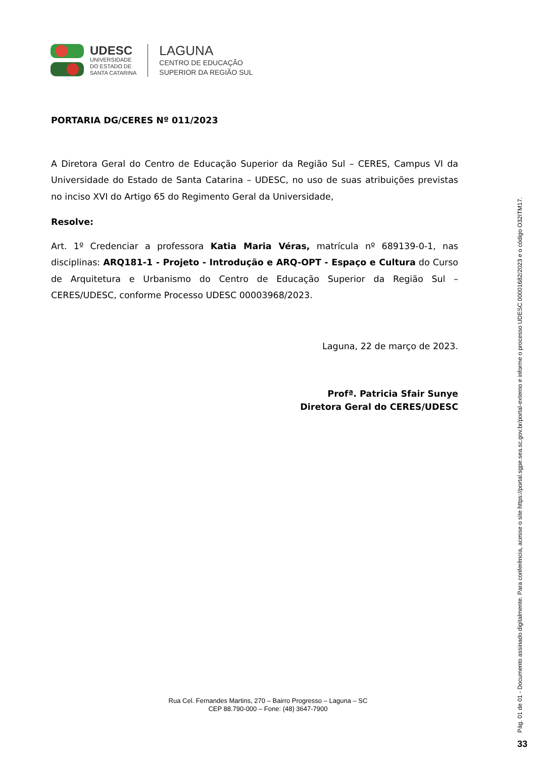UDESC
UNIVERSIDADE
DO ESTADO DE
SANTA CATARINA
LAGUNA
CENTRO DE EDUCAÇÃO
SUPERIOR DA REGIÃO SUL
PORTARIA DG/CERES Nº 011/2023
A Diretora Geral do Centro de Educação Superior da Região Sul – CERES, Campus VI da Universidade do Estado de Santa Catarina – UDESC, no uso de suas atribuições previstas no inciso XVI do Artigo 65 do Regimento Geral da Universidade,
Resolve:
Art. 1º Credenciar a professora Katia Maria Véras, matrícula nº 689139-0-1, nas disciplinas: ARQ181-1 - Projeto - Introdução e ARQ-OPT - Espaço e Cultura do Curso de Arquitetura e Urbanismo do Centro de Educação Superior da Região Sul – CERES/UDESC, conforme Processo UDESC 00003968/2023.
Laguna, 22 de março de 2023.
Profª. Patricia Sfair Sunye
Diretora Geral do CERES/UDESC
Rua Cel. Fernandes Martins, 270 – Bairro Progresso – Laguna – SC
CEP 88.790-000 – Fone: (48) 3647-7900
Pág. 01 de 01 - Documento assinado digitalmente. Para conferência, acesse o site https://portal.sgpe.sea.sc.gov.br/portal-externo e informe o processo UDESC 00001682/2023 e o código O32ITM17.
33